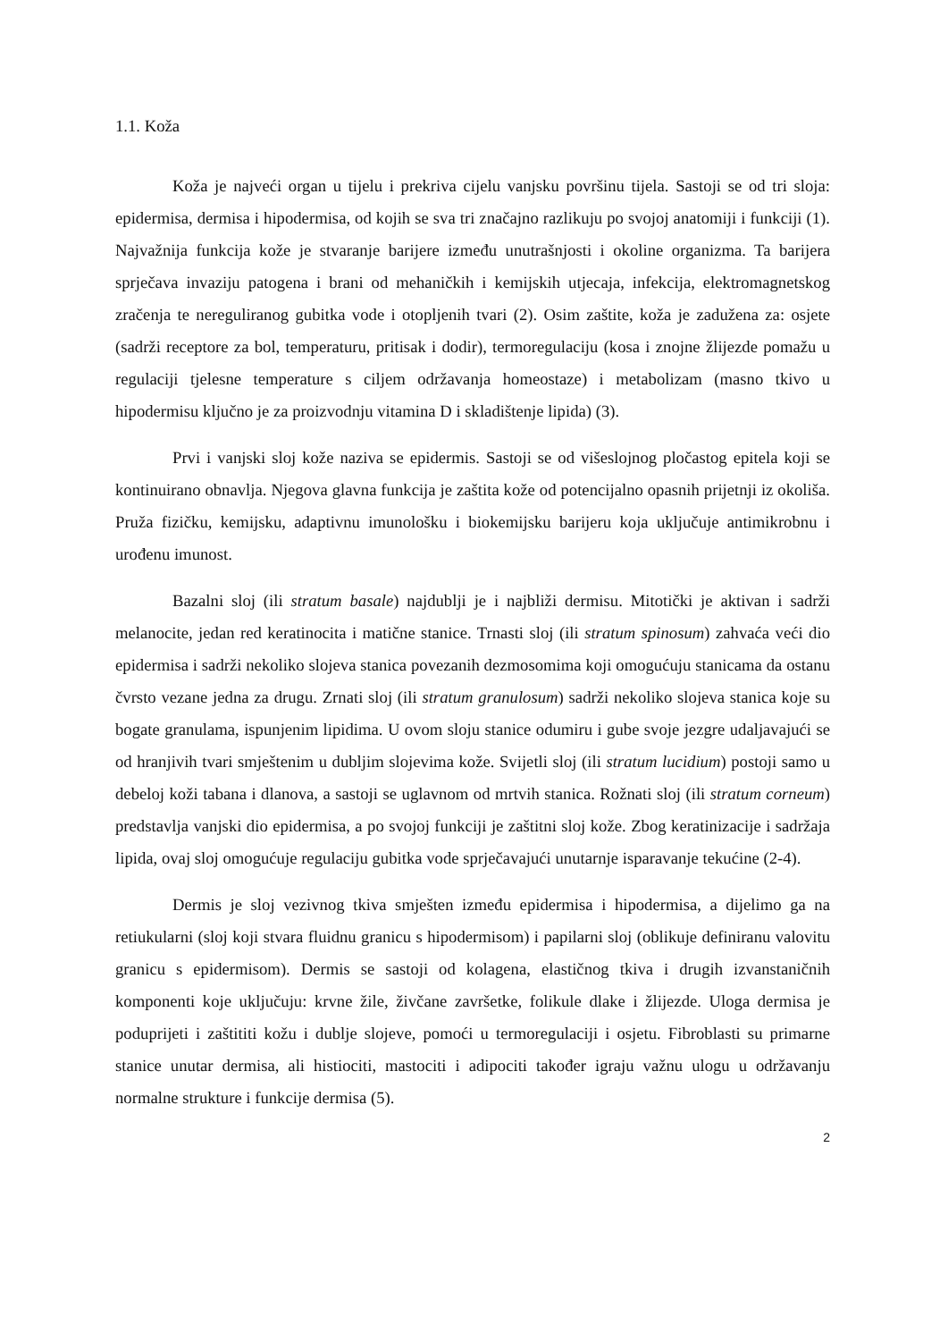1.1. Koža
Koža je najveći organ u tijelu i prekriva cijelu vanjsku površinu tijela. Sastoji se od tri sloja: epidermisa, dermisa i hipodermisa, od kojih se sva tri značajno razlikuju po svojoj anatomiji i funkciji (1). Najvažnija funkcija kože je stvaranje barijere između unutrašnjosti i okoline organizma. Ta barijera sprječava invaziju patogena i brani od mehaničkih i kemijskih utjecaja, infekcija, elektromagnetskog zračenja te nereguliranog gubitka vode i otopljenih tvari (2). Osim zaštite, koža je zadužena za: osjete (sadrži receptore za bol, temperaturu, pritisak i dodir), termoregulaciju (kosa i znojne žlijezde pomažu u regulaciji tjelesne temperature s ciljem održavanja homeostaze) i metabolizam (masno tkivo u hipodermisu ključno je za proizvodnju vitamina D i skladištenje lipida) (3).
Prvi i vanjski sloj kože naziva se epidermis. Sastoji se od višeslojnog pločastog epitela koji se kontinuirano obnavlja. Njegova glavna funkcija je zaštita kože od potencijalno opasnih prijetnji iz okoliša. Pruža fizičku, kemijsku, adaptivnu imunološku i biokemijsku barijeru koja uključuje antimikrobnu i urođenu imunost.
Bazalni sloj (ili stratum basale) najdublji je i najbliži dermisu. Mitotički je aktivan i sadrži melanocite, jedan red keratinocita i matične stanice. Trnasti sloj (ili stratum spinosum) zahvaća veći dio epidermisa i sadrži nekoliko slojeva stanica povezanih dezmosomima koji omogućuju stanicama da ostanu čvrsto vezane jedna za drugu. Zrnati sloj (ili stratum granulosum) sadrži nekoliko slojeva stanica koje su bogate granulama, ispunjenim lipidima. U ovom sloju stanice odumiru i gube svoje jezgre udaljavajući se od hranjivih tvari smještenim u dubljim slojevima kože. Svijetli sloj (ili stratum lucidium) postoji samo u debeloj koži tabana i dlanova, a sastoji se uglavnom od mrtvih stanica. Rožnati sloj (ili stratum corneum) predstavlja vanjski dio epidermisa, a po svojoj funkciji je zaštitni sloj kože. Zbog keratinizacije i sadržaja lipida, ovaj sloj omogućuje regulaciju gubitka vode sprječavajući unutarnje isparavanje tekućine (2-4).
Dermis je sloj vezivnog tkiva smješten između epidermisa i hipodermisa, a dijelimo ga na retiukularni (sloj koji stvara fluidnu granicu s hipodermisom) i papilarni sloj (oblikuje definiranu valovitu granicu s epidermisom). Dermis se sastoji od kolagena, elastičnog tkiva i drugih izvanstaničnih komponenti koje uključuju: krvne žile, živčane završetke, folikule dlake i žlijezde. Uloga dermisa je poduprijeti i zaštititi kožu i dublje slojeve, pomoći u termoregulaciji i osjetu. Fibroblasti su primarne stanice unutar dermisa, ali histiociti, mastociti i adipociti također igraju važnu ulogu u održavanju normalne strukture i funkcije dermisa (5).
2